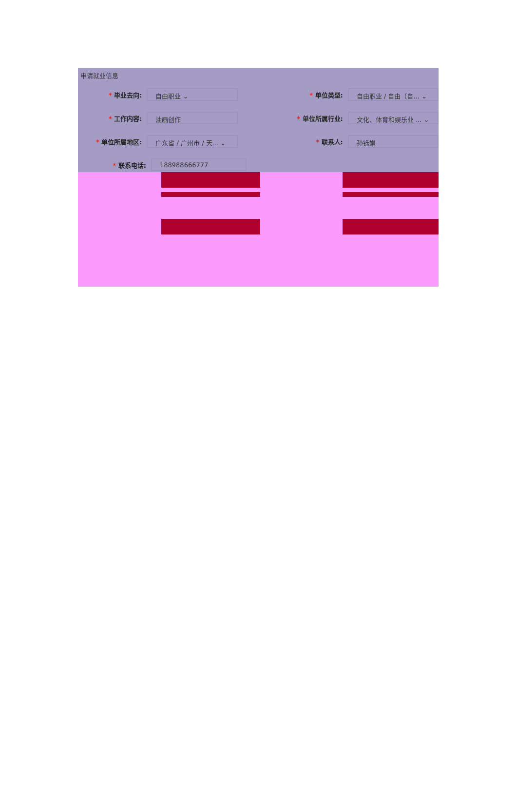申请就业信息
* 毕业去向:
自由职业 ⌄
* 单位类型:
自由职业 / 自由（自... ⌄
* 工作内容:
油画创作
* 单位所属行业:
文化、体育和娱乐业 ... ⌄
* 单位所属地区:
广东省 / 广州市 / 天... ⌄
* 联系人:
孙铄娟
* 联系电话:
188988666777